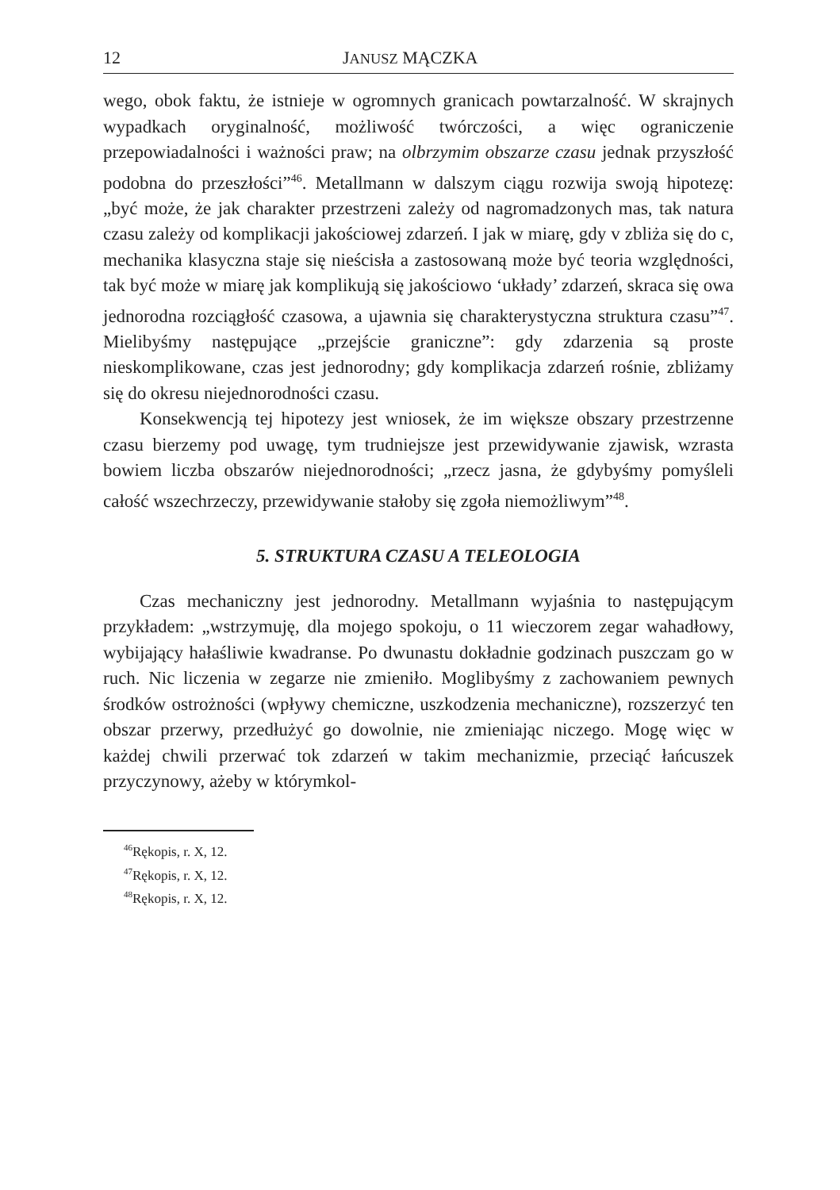12 JANUSZ MĄCZKA
wego, obok faktu, że istnieje w ogromnych granicach powtarzalność. W skrajnych wypadkach oryginalność, możliwość twórczości, a więc ograniczenie przepowiadalności i ważności praw; na olbrzymim obszarze czasu jednak przyszłość podobna do przeszłości”<sup>46</sup>. Metallmann w dalszym ciągu rozwija swoją hipotezę: „być może, że jak charakter przestrzeni zależy od nagromadzonych mas, tak natura czasu zależy od komplikacji jakościowej zdarzeń. I jak w miarę, gdy v zbliża się do c, mechanika klasyczna staje się nieścisła a zastosowaną może być teoria względności, tak być może w miarę jak komplikują się jakościowo ‘układy’ zdarzeń, skraca się owa jednorodna rozciągłość czasowa, a ujawnia się charakterystyczna struktura czasu”<sup>47</sup>. Mielibyśmy następujące „przejście graniczne”: gdy zdarzenia są proste nieskomplikowane, czas jest jednorodny; gdy komplikacja zdarzeń rośnie, zbliżamy się do okresu niejednorodności czasu.
Konsekwencją tej hipotezy jest wniosek, że im większe obszary przestrzenne czasu bierzemy pod uwagę, tym trudniejsze jest przewidywanie zjawisk, wzrasta bowiem liczba obszarów niejednorodności; „rzecz jasna, że gdybyśmy pomyśleli całość wszechrzeczy, przewidywanie stałoby się zgoła niemożliwym”<sup>48</sup>.
5. STRUKTURA CZASU A TELEOLOGIA
Czas mechaniczny jest jednorodny. Metallmann wyjaśnia to następującym przykładem: „wstrzymuję, dla mojego spokoju, o 11 wieczorem zegar wahadłowy, wybijający hałaśliwie kwadranse. Po dwunastu dokładnie godzinach puszczam go w ruch. Nic liczenia w zegarze nie zmieniło. Moglibyśmy z zachowaniem pewnych środków ostrożności (wpływy chemiczne, uszkodzenia mechaniczne), rozszerzyć ten obszar przerwy, przedłużyć go dowolnie, nie zmieniając niczego. Mogę więc w każdej chwili przerwać tok zdarzeń w takim mechanizmie, przeciąć łańcuszek przyczynowy, ażeby w którymkol-
<sup>46</sup> Rękopis, r. X, 12.
<sup>47</sup> Rękopis, r. X, 12.
<sup>48</sup> Rękopis, r. X, 12.